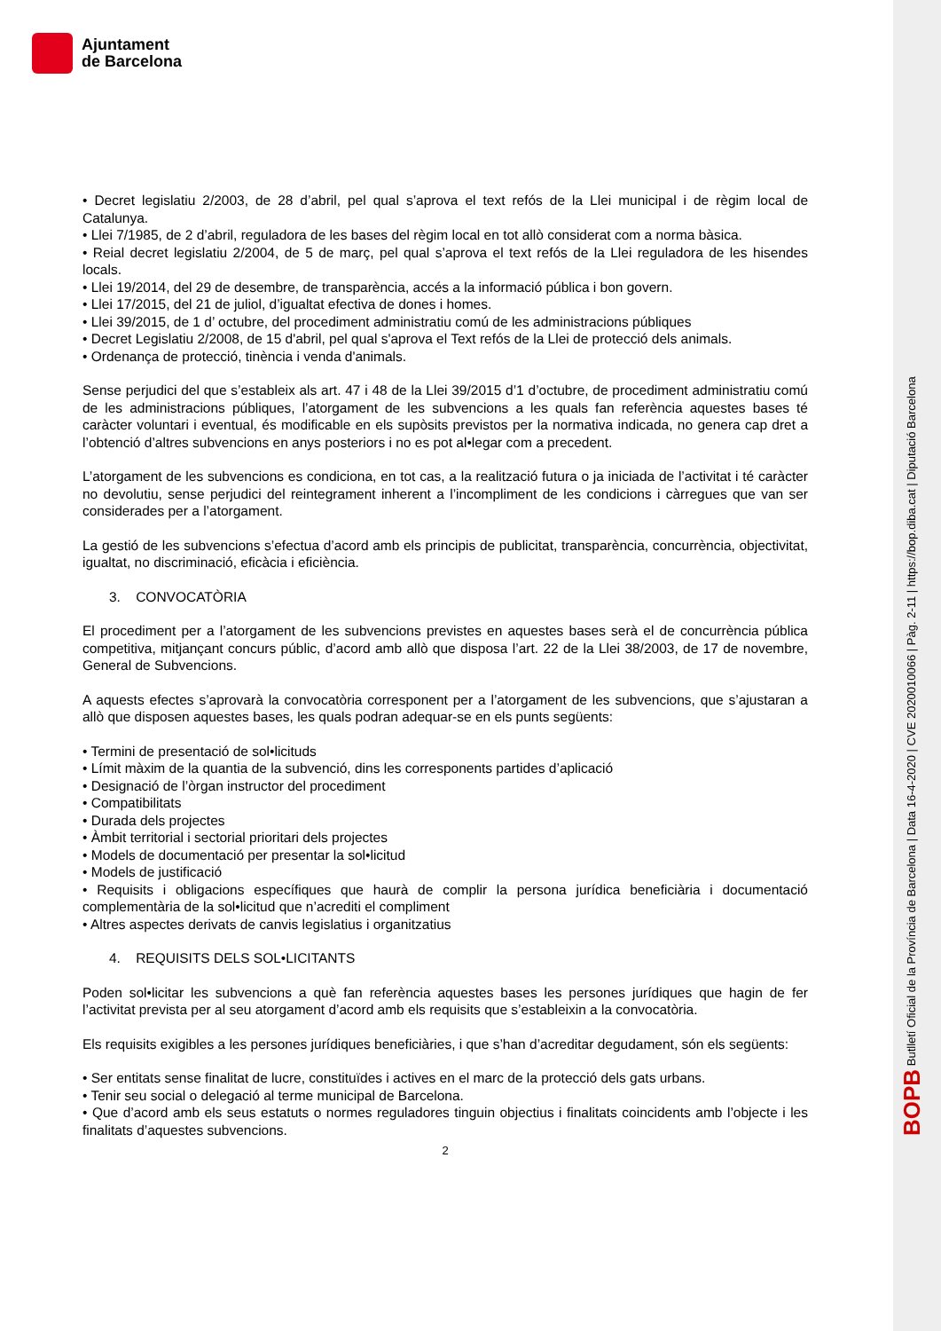Ajuntament
de Barcelona
BOPB Butlletí Oficial de la Província de Barcelona | Data 16-4-2020 | CVE 2020010066 | Pàg. 2-11 | https://bop.diba.cat | Diputació Barcelona
• Decret legislatiu 2/2003, de 28 d’abril, pel qual s’aprova el text refós de la Llei municipal i de règim local de Catalunya.
• Llei 7/1985, de 2 d’abril, reguladora de les bases del règim local en tot allò considerat com a norma bàsica.
• Reial decret legislatiu 2/2004, de 5 de març, pel qual s’aprova el text refós de la Llei reguladora de les hisendes locals.
• Llei 19/2014, del 29 de desembre, de transparència, accés a la informació pública i bon govern.
• Llei 17/2015, del 21 de juliol, d’igualtat efectiva de dones i homes.
• Llei 39/2015, de 1 d’ octubre, del procediment administratiu comú de les administracions públiques
• Decret Legislatiu 2/2008, de 15 d'abril, pel qual s'aprova el Text refós de la Llei de protecció dels animals.
• Ordenança de protecció, tinència i venda d'animals.
Sense perjudici del que s’estableix als art. 47 i 48 de la Llei 39/2015 d’1 d’octubre, de procediment administratiu comú de les administracions públiques, l’atorgament de les subvencions a les quals fan referència aquestes bases té caràcter voluntari i eventual, és modificable en els supòsits previstos per la normativa indicada, no genera cap dret a l’obtenció d’altres subvencions en anys posteriors i no es pot al•legar com a precedent.
L’atorgament de les subvencions es condiciona, en tot cas, a la realització futura o ja iniciada de l’activitat i té caràcter no devolutiu, sense perjudici del reintegrament inherent a l’incompliment de les condicions i càrregues que van ser considerades per a l’atorgament.
La gestió de les subvencions s’efectua d’acord amb els principis de publicitat, transparència, concurrència, objectivitat, igualtat, no discriminació, eficàcia i eficiència.
3. CONVOCATÒRIA
El procediment per a l’atorgament de les subvencions previstes en aquestes bases serà el de concurrència pública competitiva, mitjançant concurs públic, d’acord amb allò que disposa l’art. 22 de la Llei 38/2003, de 17 de novembre, General de Subvencions.
A aquests efectes s’aprovarà la convocatòria corresponent per a l’atorgament de les subvencions, que s’ajustaran a allò que disposen aquestes bases, les quals podran adequar-se en els punts següents:
• Termini de presentació de sol•licituds
• Límit màxim de la quantia de la subvenció, dins les corresponents partides d’aplicació
• Designació de l’òrgan instructor del procediment
• Compatibilitats
• Durada dels projectes
• Àmbit territorial i sectorial prioritari dels projectes
• Models de documentació per presentar la sol•licitud
• Models de justificació
• Requisits i obligacions específiques que haurà de complir la persona jurídica beneficiària i documentació complementària de la sol•licitud que n’acrediti el compliment
• Altres aspectes derivats de canvis legislatius i organitzatius
4. REQUISITS DELS SOL•LICITANTS
Poden sol•licitar les subvencions a què fan referència aquestes bases les persones jurídiques que hagin de fer l’activitat prevista per al seu atorgament d’acord amb els requisits que s’estableixin a la convocatòria.
Els requisits exigibles a les persones jurídiques beneficiàries, i que s’han d’acreditar degudament, són els següents:
• Ser entitats sense finalitat de lucre, constituïdes i actives en el marc de la protecció dels gats urbans.
• Tenir seu social o delegació al terme municipal de Barcelona.
• Que d’acord amb els seus estatuts o normes reguladores tinguin objectius i finalitats coincidents amb l’objecte i les finalitats d’aquestes subvencions.
2